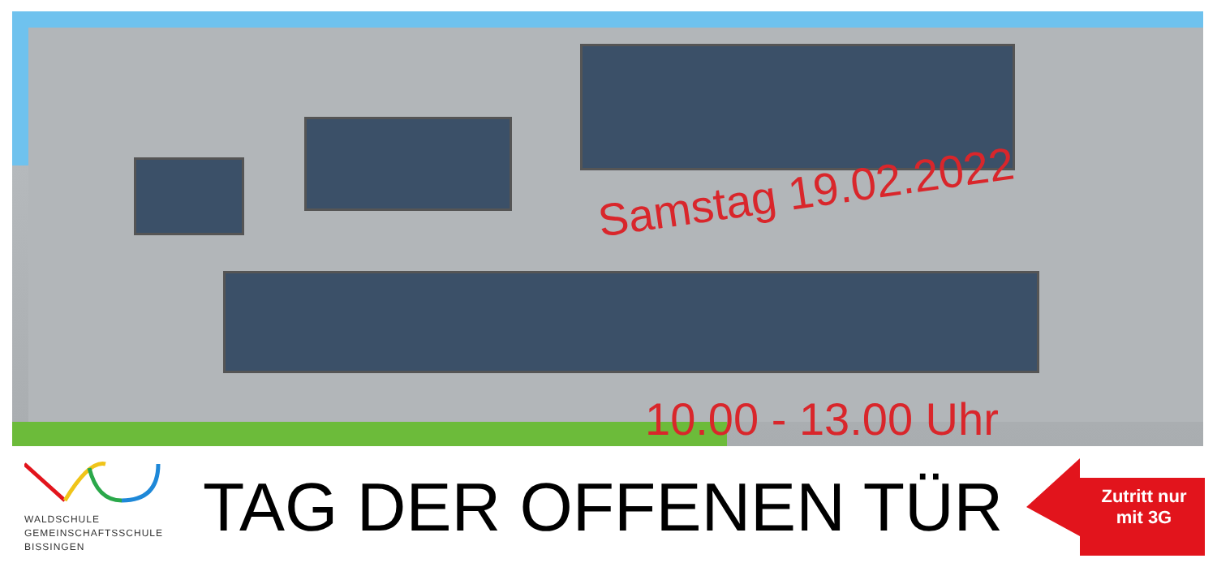Samstag 19.02.2022
10.00 - 13.00 Uhr
WALDSCHULE
GEMEINSCHAFTSSCHULE
BISSINGEN
TAG DER OFFENEN TÜR
Zutritt nur mit 3G